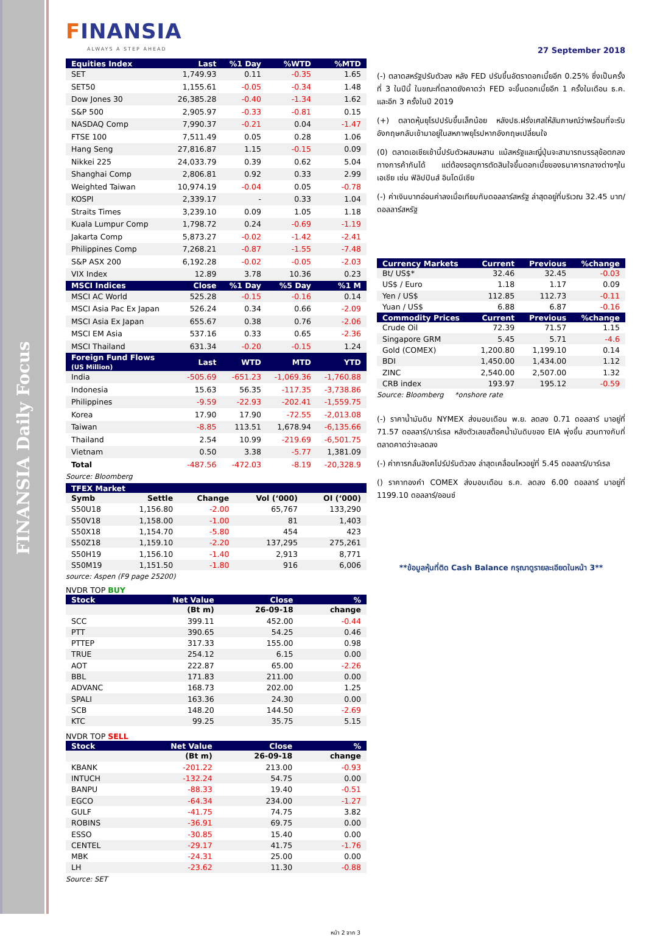FINANSIA Daily Focus
FINANSIA
ALWAYS A STEP AHEAD
27 September 2018
| Equities Index | Last | %1 Day | %WTD | %MTD |
| --- | --- | --- | --- | --- |
| SET | 1,749.93 | 0.11 | -0.35 | 1.65 |
| SET50 | 1,155.61 | -0.05 | -0.34 | 1.48 |
| Dow Jones 30 | 26,385.28 | -0.40 | -1.34 | 1.62 |
| S&P 500 | 2,905.97 | -0.33 | -0.81 | 0.15 |
| NASDAQ Comp | 7,990.37 | -0.21 | 0.04 | -1.47 |
| FTSE 100 | 7,511.49 | 0.05 | 0.28 | 1.06 |
| Hang Seng | 27,816.87 | 1.15 | -0.15 | 0.09 |
| Nikkei 225 | 24,033.79 | 0.39 | 0.62 | 5.04 |
| Shanghai Comp | 2,806.81 | 0.92 | 0.33 | 2.99 |
| Weighted Taiwan | 10,974.19 | -0.04 | 0.05 | -0.78 |
| KOSPI | 2,339.17 | - | 0.33 | 1.04 |
| Straits Times | 3,239.10 | 0.09 | 1.05 | 1.18 |
| Kuala Lumpur Comp | 1,798.72 | 0.24 | -0.69 | -1.19 |
| Jakarta Comp | 5,873.27 | -0.02 | -1.42 | -2.41 |
| Philippines Comp | 7,268.21 | -0.87 | -1.55 | -7.48 |
| S&P ASX 200 | 6,192.28 | -0.02 | -0.05 | -2.03 |
| VIX Index | 12.89 | 3.78 | 10.36 | 0.23 |
| MSCI Indices | Close | %1 Day | %5 Day | %1 M |
| MSCI AC World | 525.28 | -0.15 | -0.16 | 0.14 |
| MSCI Asia Pac Ex Japan | 526.24 | 0.34 | 0.66 | -2.09 |
| MSCI Asia Ex Japan | 655.67 | 0.38 | 0.76 | -2.06 |
| MSCI EM Asia | 537.16 | 0.33 | 0.65 | -2.36 |
| MSCI Thailand | 631.34 | -0.20 | -0.15 | 1.24 |
| Foreign Fund Flows (US Million) | Last | WTD | MTD | YTD |
| India | -505.69 | -651.23 | -1,069.36 | -1,760.88 |
| Indonesia | 15.63 | 56.35 | -117.35 | -3,738.86 |
| Philippines | -9.59 | -22.93 | -202.41 | -1,559.75 |
| Korea | 17.90 | 17.90 | -72.55 | -2,013.08 |
| Taiwan | -8.85 | 113.51 | 1,678.94 | -6,135.66 |
| Thailand | 2.54 | 10.99 | -219.69 | -6,501.75 |
| Vietnam | 0.50 | 3.38 | -5.77 | 1,381.09 |
| Total | -487.56 | -472.03 | -8.19 | -20,328.9 |
Source: Bloomberg
| TFEX Market | | | | |
| --- | --- | --- | --- | --- |
| Symb | Settle | Change | Vol (‘000) | OI (‘000) |
| S50U18 | 1,156.80 | -2.00 | 65,767 | 133,290 |
| S50V18 | 1,158.00 | -1.00 | 81 | 1,403 |
| S50X18 | 1,154.70 | -5.80 | 454 | 423 |
| S50Z18 | 1,159.10 | -2.20 | 137,295 | 275,261 |
| S50H19 | 1,156.10 | -1.40 | 2,913 | 8,771 |
| S50M19 | 1,151.50 | -1.80 | 916 | 6,006 |
source: Aspen (F9 page 25200)
NVDR TOP BUY
| Stock | Net Value | Close | % |
| --- | --- | --- | --- |
| | (Bt m) | 26-09-18 | change |
| SCC | 399.11 | 452.00 | -0.44 |
| PTT | 390.65 | 54.25 | 0.46 |
| PTTEP | 317.33 | 155.00 | 0.98 |
| TRUE | 254.12 | 6.15 | 0.00 |
| AOT | 222.87 | 65.00 | -2.26 |
| BBL | 171.83 | 211.00 | 0.00 |
| ADVANC | 168.73 | 202.00 | 1.25 |
| SPALI | 163.36 | 24.30 | 0.00 |
| SCB | 148.20 | 144.50 | -2.69 |
| KTC | 99.25 | 35.75 | 5.15 |
NVDR TOP SELL
| Stock | Net Value | Close | % |
| --- | --- | --- | --- |
| | (Bt m) | 26-09-18 | change |
| KBANK | -201.22 | 213.00 | -0.93 |
| INTUCH | -132.24 | 54.75 | 0.00 |
| BANPU | -88.33 | 19.40 | -0.51 |
| EGCO | -64.34 | 234.00 | -1.27 |
| GULF | -41.75 | 74.75 | 3.82 |
| ROBINS | -36.91 | 69.75 | 0.00 |
| ESSO | -30.85 | 15.40 | 0.00 |
| CENTEL | -29.17 | 41.75 | -1.76 |
| MBK | -24.31 | 25.00 | 0.00 |
| LH | -23.62 | 11.30 | -0.88 |
Source: SET
(-) ตลาดสหรัฐปรับตัวลง หลัง FED ปรับขึ้นอัตราดอกเบี้ยอีก 0.25% ซึ่งเป็นครั้งที่ 3 ในปีนี้ ในขณะที่ตลาดยังคาดว่า FED จะขึ้นดอกเบี้ยอีก 1 ครั้งในเดือน ธ.ค. และอีก 3 ครั้งในปี 2019
(+) ตลาดหุ้นยุโรปปรับขึ้นเล็กน้อย หลังปธ.ฝรั่งเศสให้สัมภาษณ์ว่าพร้อมที่จะรับอังกฤษกลับเข้ามาอยู่ในสหภาพยุโรปหากอังกฤษเปลี่ยนใจ
(0) ตลาดเอเชียเช้านี้ปรับตัวผสมผสาน แม้สหรัฐและญี่ปุ่นจะสามารถบรรลุข้อตกลงทางการค้ากันได้ แต่ต้องรอดูการตัดสินใจขึ้นดอกเบี้ยของธนาคารกลางต่างๆในเอเชีย เช่น ฟิลิปปินส์ อินโดนีเซีย
(-) ค่าเงินบาทอ่อนค่าลงเมื่อเทียบกับดอลลาร์สหรัฐ ล่าสุดอยู่ที่บริเวณ 32.45 บาท/ดอลลาร์สหรัฐ
| Currency Markets | Current | Previous | %change |
| --- | --- | --- | --- |
| Bt/ US$* | 32.46 | 32.45 | -0.03 |
| US$ / Euro | 1.18 | 1.17 | 0.09 |
| Yen / US$ | 112.85 | 112.73 | -0.11 |
| Yuan / US$ | 6.88 | 6.87 | -0.16 |
| Commodity Prices | Current | Previous | %change |
| Crude Oil | 72.39 | 71.57 | 1.15 |
| Singapore GRM | 5.45 | 5.71 | -4.6 |
| Gold (COMEX) | 1,200.80 | 1,199.10 | 0.14 |
| BDI | 1,450.00 | 1,434.00 | 1.12 |
| ZINC | 2,540.00 | 2,507.00 | 1.32 |
| CRB index | 193.97 | 195.12 | -0.59 |
Source: Bloomberg *onshore rate
(-) ราคาน้ำมันดิบ NYMEX ส่งมอบเดือน พ.ย. ลดลง 0.71 ดอลลาร์ มาอยู่ที่ 71.57 ดอลลาร์/บาร์เรล หลังตัวเลขสต็อคน้ำมันดิบของ EIA พุ่งขึ้น สวนทางกับที่ตลาดคาดว่าจะลดลง
(-) ค่าการกลั่นสิงคโปร์ปรับตัวลง ล่าสุดเคลื่อนไหวอยู่ที่ 5.45 ดอลลาร์/บาร์เรล
() ราคาทองคำ COMEX ส่งมอบเดือน ธ.ค. ลดลง 6.00 ดอลลาร์ มาอยู่ที่ 1199.10 ดอลลาร์/ออนซ์
**ข้อมูลหุ้นที่ติด Cash Balance กรุณาดูรายละเอียดในหน้า 3**
หน้า 2 จาก 3